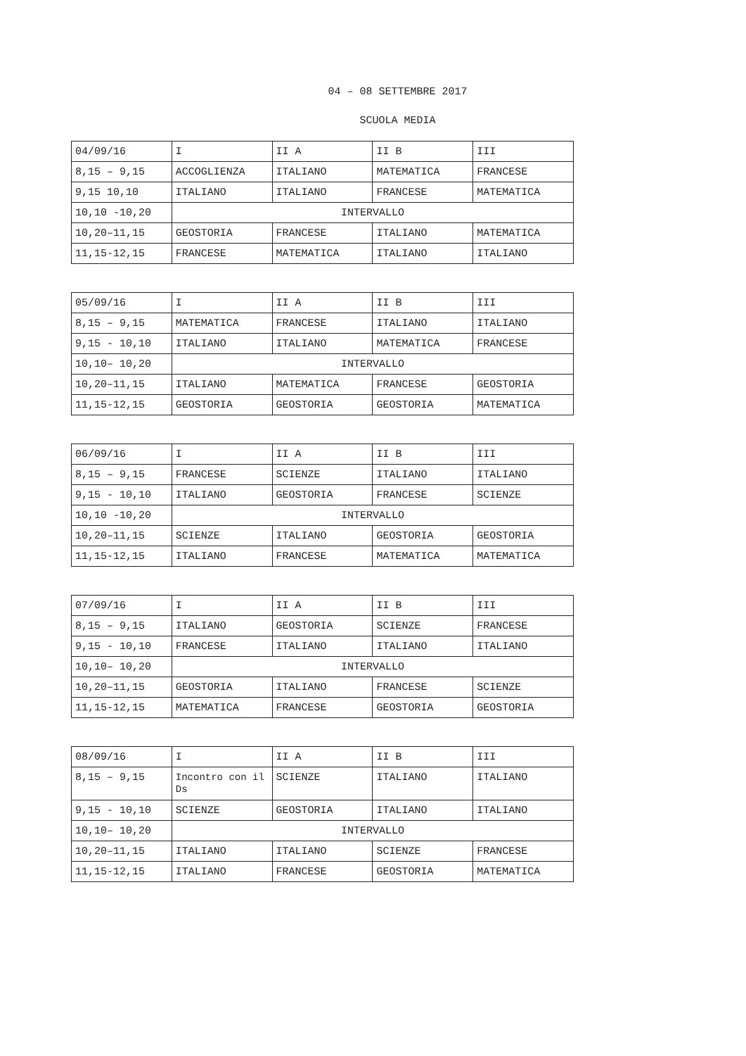04 – 08 SETTEMBRE 2017
SCUOLA MEDIA
| 04/09/16 | I | II A | II B | III |
| 8,15 – 9,15 | ACCOGLIENZA | ITALIANO | MATEMATICA | FRANCESE |
| 9,15 10,10 | ITALIANO | ITALIANO | FRANCESE | MATEMATICA |
| 10,10 -10,20 | INTERVALLO | | | |
| 10,20–11,15 | GEOSTORIA | FRANCESE | ITALIANO | MATEMATICA |
| 11,15-12,15 | FRANCESE | MATEMATICA | ITALIANO | ITALIANO |
| 05/09/16 | I | II A | II B | III |
| 8,15 – 9,15 | MATEMATICA | FRANCESE | ITALIANO | ITALIANO |
| 9,15 - 10,10 | ITALIANO | ITALIANO | MATEMATICA | FRANCESE |
| 10,10– 10,20 | INTERVALLO | | | |
| 10,20–11,15 | ITALIANO | MATEMATICA | FRANCESE | GEOSTORIA |
| 11,15-12,15 | GEOSTORIA | GEOSTORIA | GEOSTORIA | MATEMATICA |
| 06/09/16 | I | II A | II B | III |
| 8,15 – 9,15 | FRANCESE | SCIENZE | ITALIANO | ITALIANO |
| 9,15 - 10,10 | ITALIANO | GEOSTORIA | FRANCESE | SCIENZE |
| 10,10 -10,20 | INTERVALLO | | | |
| 10,20–11,15 | SCIENZE | ITALIANO | GEOSTORIA | GEOSTORIA |
| 11,15-12,15 | ITALIANO | FRANCESE | MATEMATICA | MATEMATICA |
| 07/09/16 | I | II A | II B | III |
| 8,15 – 9,15 | ITALIANO | GEOSTORIA | SCIENZE | FRANCESE |
| 9,15 - 10,10 | FRANCESE | ITALIANO | ITALIANO | ITALIANO |
| 10,10– 10,20 | INTERVALLO | | | |
| 10,20–11,15 | GEOSTORIA | ITALIANO | FRANCESE | SCIENZE |
| 11,15-12,15 | MATEMATICA | FRANCESE | GEOSTORIA | GEOSTORIA |
| 08/09/16 | I | II A | II B | III |
| 8,15 – 9,15 | Incontro con il Ds | SCIENZE | ITALIANO | ITALIANO |
| 9,15 - 10,10 | SCIENZE | GEOSTORIA | ITALIANO | ITALIANO |
| 10,10– 10,20 | INTERVALLO | | | |
| 10,20–11,15 | ITALIANO | ITALIANO | SCIENZE | FRANCESE |
| 11,15-12,15 | ITALIANO | FRANCESE | GEOSTORIA | MATEMATICA |